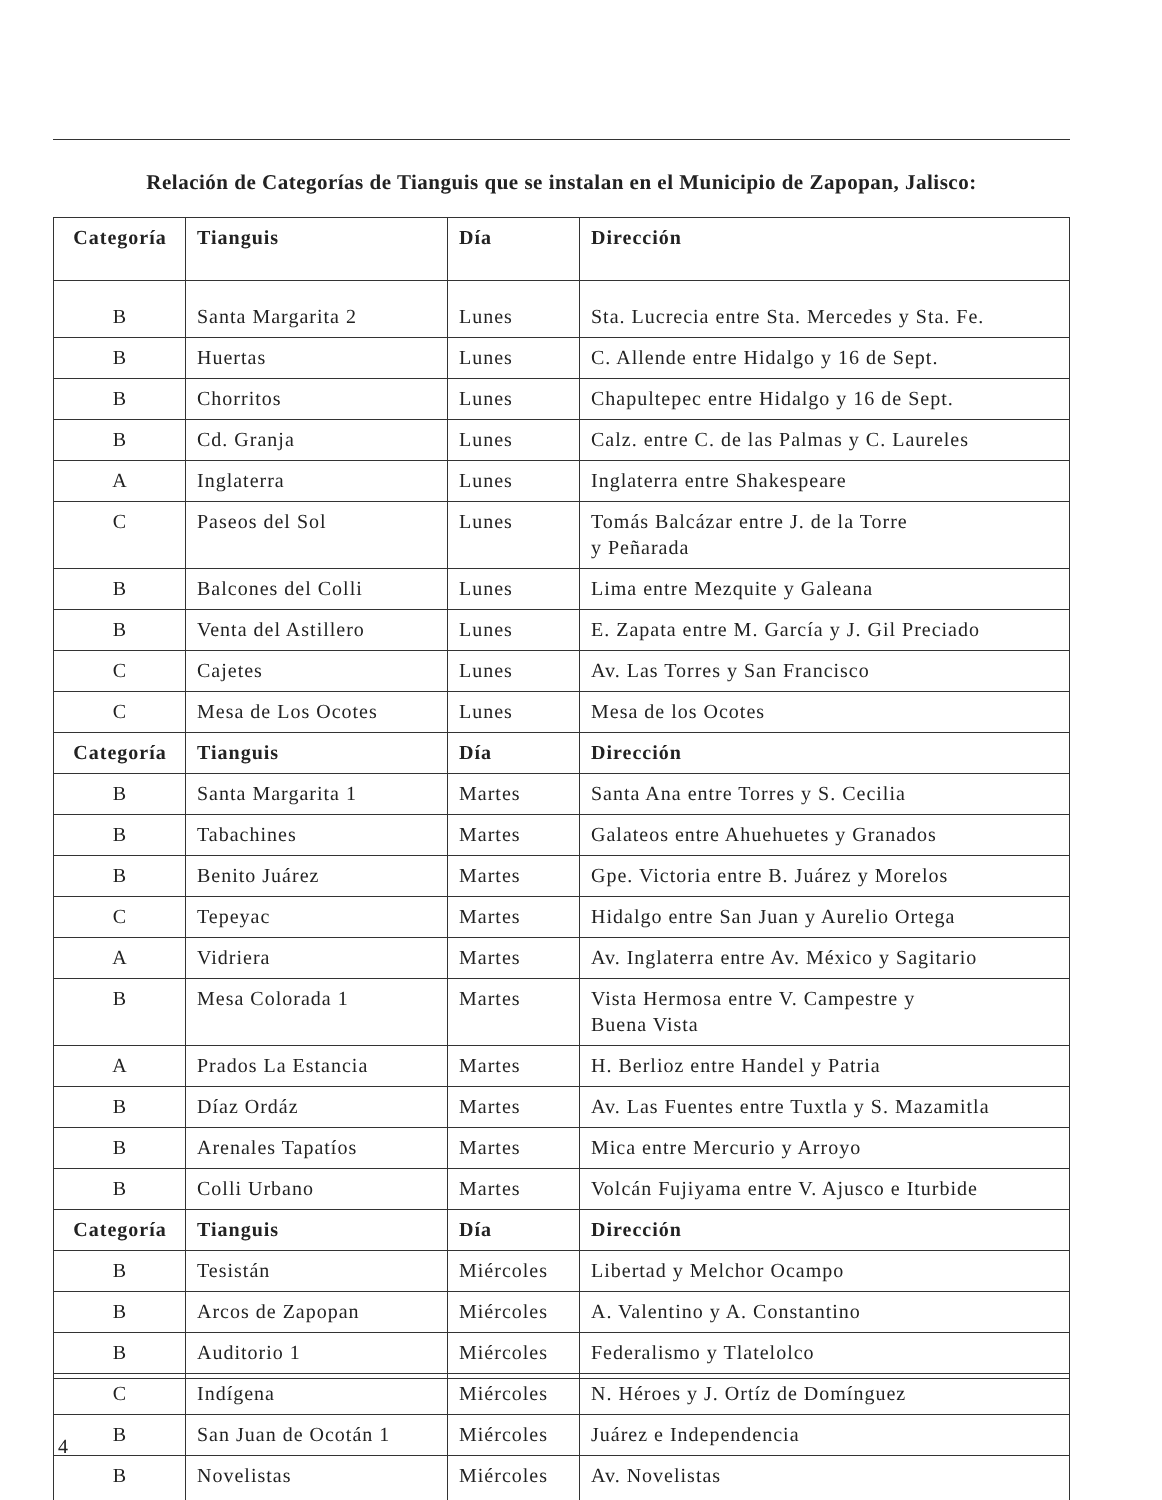Relación de Categorías de Tianguis que se instalan en el Municipio de Zapopan, Jalisco:
| Categoría | Tianguis | Día | Dirección |
| --- | --- | --- | --- |
| B | Santa Margarita 2 | Lunes | Sta. Lucrecia entre Sta. Mercedes y Sta. Fe. |
| B | Huertas | Lunes | C. Allende entre Hidalgo y 16 de Sept. |
| B | Chorritos | Lunes | Chapultepec entre Hidalgo y 16 de Sept. |
| B | Cd. Granja | Lunes | Calz. entre C. de las Palmas y C. Laureles |
| A | Inglaterra | Lunes | Inglaterra entre Shakespeare |
| C | Paseos del Sol | Lunes | Tomás Balcázar entre J. de la Torre y Peñarada |
| B | Balcones del Colli | Lunes | Lima entre Mezquite y Galeana |
| B | Venta del Astillero | Lunes | E. Zapata entre M. García y J. Gil Preciado |
| C | Cajetes | Lunes | Av. Las Torres y San Francisco |
| C | Mesa de Los Ocotes | Lunes | Mesa de los Ocotes |
| Categoría | Tianguis | Día | Dirección |
| B | Santa Margarita 1 | Martes | Santa Ana entre Torres y S. Cecilia |
| B | Tabachines | Martes | Galateos entre Ahuehuetes y Granados |
| B | Benito Juárez | Martes | Gpe. Victoria entre B. Juárez y Morelos |
| C | Tepeyac | Martes | Hidalgo entre San Juan y Aurelio Ortega |
| A | Vidriera | Martes | Av. Inglaterra entre Av. México y Sagitario |
| B | Mesa Colorada 1 | Martes | Vista Hermosa entre V. Campestre y Buena Vista |
| A | Prados La Estancia | Martes | H. Berlioz entre Handel y Patria |
| B | Díaz Ordáz | Martes | Av. Las Fuentes entre Tuxtla y S. Mazamitla |
| B | Arenales Tapatíos | Martes | Mica entre Mercurio y Arroyo |
| B | Colli Urbano | Martes | Volcán Fujiyama entre V. Ajusco e Iturbide |
| Categoría | Tianguis | Día | Dirección |
| B | Tesistán | Miércoles | Libertad y Melchor Ocampo |
| B | Arcos de Zapopan | Miércoles | A. Valentino y A. Constantino |
| B | Auditorio 1 | Miércoles | Federalismo y Tlatelolco |
| C | Indígena | Miércoles | N. Héroes y J. Ortíz de Domínguez |
| B | San Juan de Ocotán 1 | Miércoles | Juárez e Independencia |
| B | Novelistas | Miércoles | Av. Novelistas |
4